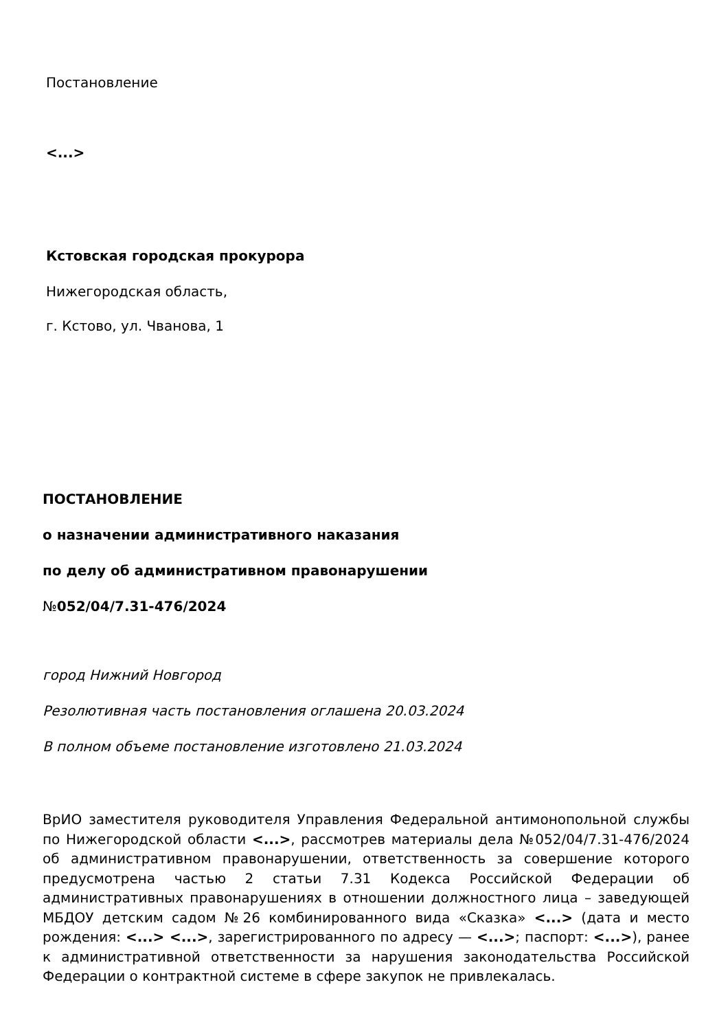Постановление
<...>
Кстовская городская прокурора
Нижегородская область,
г. Кстово, ул. Чванова, 1
ПОСТАНОВЛЕНИЕ
о назначении административного наказания
по делу об административном правонарушении
№052/04/7.31-476/2024
город Нижний Новгород
Резолютивная часть постановления оглашена 20.03.2024
В полном объеме постановление изготовлено 21.03.2024
ВрИО заместителя руководителя Управления Федеральной антимонопольной службы по Нижегородской области <...>, рассмотрев материалы дела №052/04/7.31-476/2024 об административном правонарушении, ответственность за совершение которого предусмотрена частью 2 статьи 7.31 Кодекса Российской Федерации об административных правонарушениях в отношении должностного лица – заведующей МБДОУ детским садом №26 комбинированного вида «Сказка» <...> (дата и место рождения: <...> <...>, зарегистрированного по адресу — <...>; паспорт: <...>), ранее к административной ответственности за нарушения законодательства Российской Федерации о контрактной системе в сфере закупок не привлекалась.